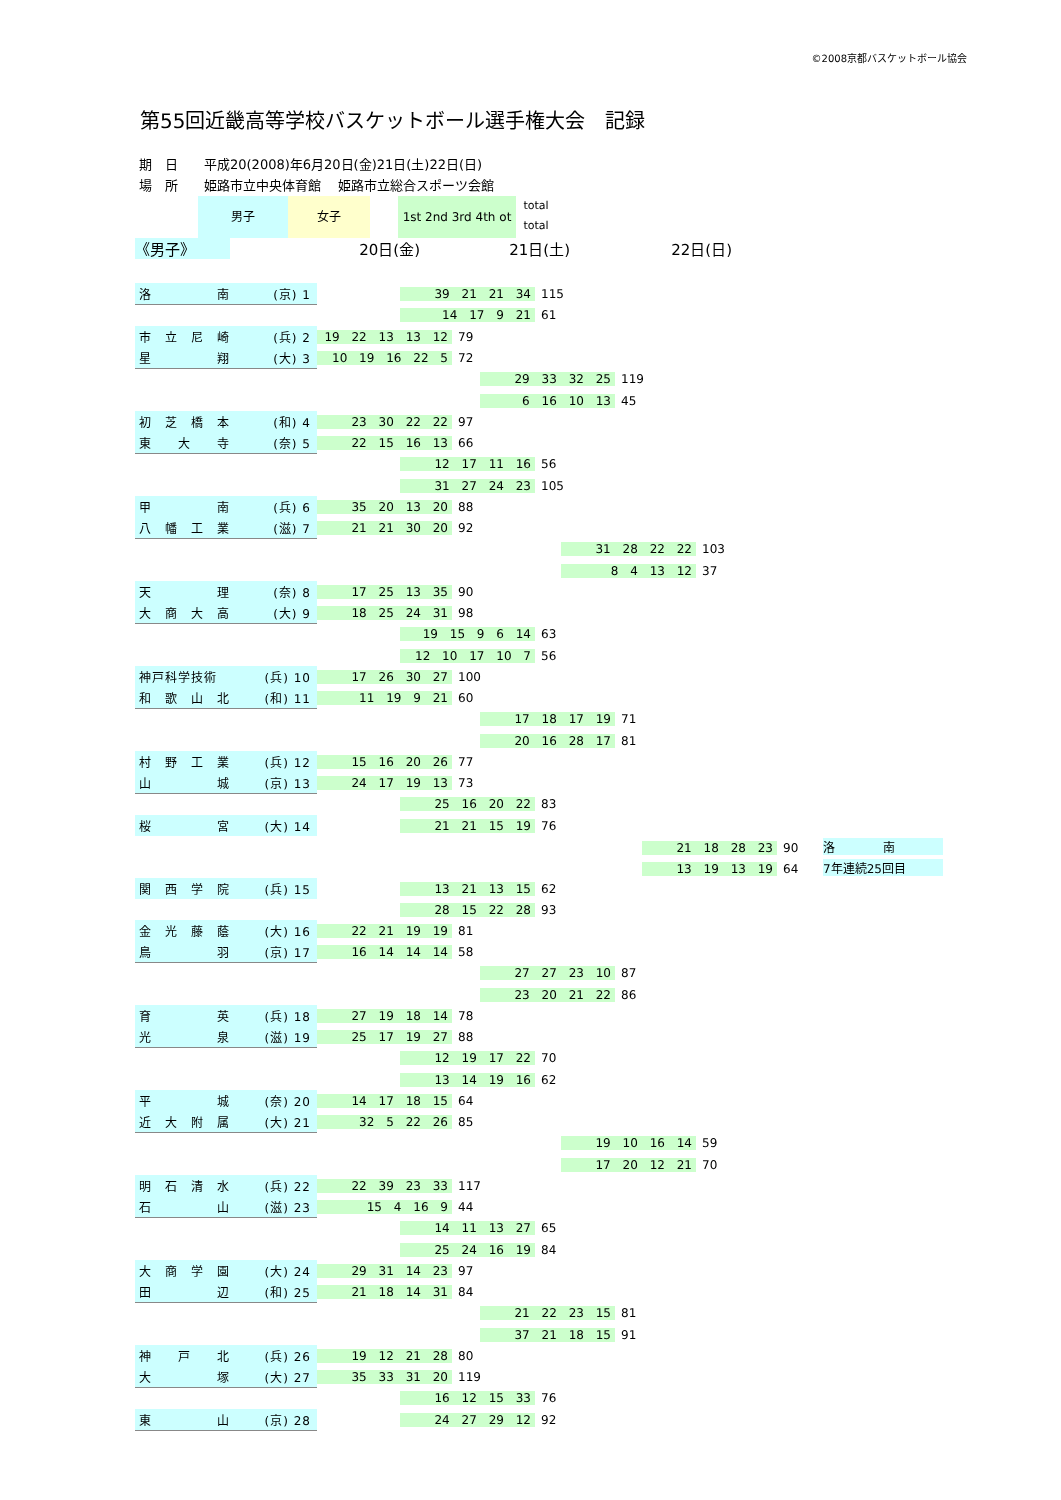©2008京都バスケットボール協会
第55回近畿高等学校バスケットボール選手権大会　記録
期　日　　平成20(2008)年6月20日(金)21日(土)22日(日)
場　所　　姫路市立中央体育館　 姫路市立総合スポーツ会館
男子 女子
1st 2nd 3rd 4th ot
total
total
《男子》 20日(金) 21日(土) 22日(日)
| 洛 南 (京) 1 | 39 21 21 34 115 |
| | 14 17 9 21 61 |
| 市 立 尼 崎 (兵) 2 | 19 22 13 13 12 79 |
| 星 翔 (大) 3 | 10 19 16 22 5 72 |
| | 29 33 32 25 119 |
| | 6 16 10 13 45 |
| 初 芝 橋 本 (和) 4 | 23 30 22 22 97 |
| 東 大 寺 (奈) 5 | 22 15 16 13 66 |
| | 12 17 11 16 56 |
| | 31 27 24 23 105 |
| 甲 南 (兵) 6 | 35 20 13 20 88 |
| 八 幡 工 業 (滋) 7 | 21 21 30 20 92 |
| | 31 28 22 22 103 |
| | 8 4 13 12 37 |
| 天 理 (奈) 8 | 17 25 13 35 90 |
| 大 商 大 高 (大) 9 | 18 25 24 31 98 |
| | 19 15 9 6 14 63 |
| | 12 10 17 10 7 56 |
| 神戸科学技術 (兵) 10 | 17 26 30 27 100 |
| 和 歌 山 北 (和) 11 | 11 19 9 21 60 |
| | 17 18 17 19 71 |
| | 20 16 28 17 81 |
| 村 野 工 業 (兵) 12 | 15 16 20 26 77 |
| 山 城 (京) 13 | 24 17 19 13 73 |
| | 25 16 20 22 83 |
| 桜 宮 (大) 14 | 21 21 15 19 76 |
| | 21 18 28 23 90 洛 南 |
| | 13 19 13 19 64 7年連続25回目 |
| 関 西 学 院 (兵) 15 | 13 21 13 15 62 |
| | 28 15 22 28 93 |
| 金 光 藤 蔭 (大) 16 | 22 21 19 19 81 |
| 鳥 羽 (京) 17 | 16 14 14 14 58 |
| | 27 27 23 10 87 |
| | 23 20 21 22 86 |
| 育 英 (兵) 18 | 27 19 18 14 78 |
| 光 泉 (滋) 19 | 25 17 19 27 88 |
| | 12 19 17 22 70 |
| | 13 14 19 16 62 |
| 平 城 (奈) 20 | 14 17 18 15 64 |
| 近 大 附 属 (大) 21 | 32 5 22 26 85 |
| | 19 10 16 14 59 |
| | 17 20 12 21 70 |
| 明 石 清 水 (兵) 22 | 22 39 23 33 117 |
| 石 山 (滋) 23 | 15 4 16 9 44 |
| | 14 11 13 27 65 |
| | 25 24 16 19 84 |
| 大 商 学 園 (大) 24 | 29 31 14 23 97 |
| 田 辺 (和) 25 | 21 18 14 31 84 |
| | 21 22 23 15 81 |
| | 37 21 18 15 91 |
| 神 戸 北 (兵) 26 | 19 12 21 28 80 |
| 大 塚 (大) 27 | 35 33 31 20 119 |
| | 16 12 15 33 76 |
| 東 山 (京) 28 | 24 27 29 12 92 |